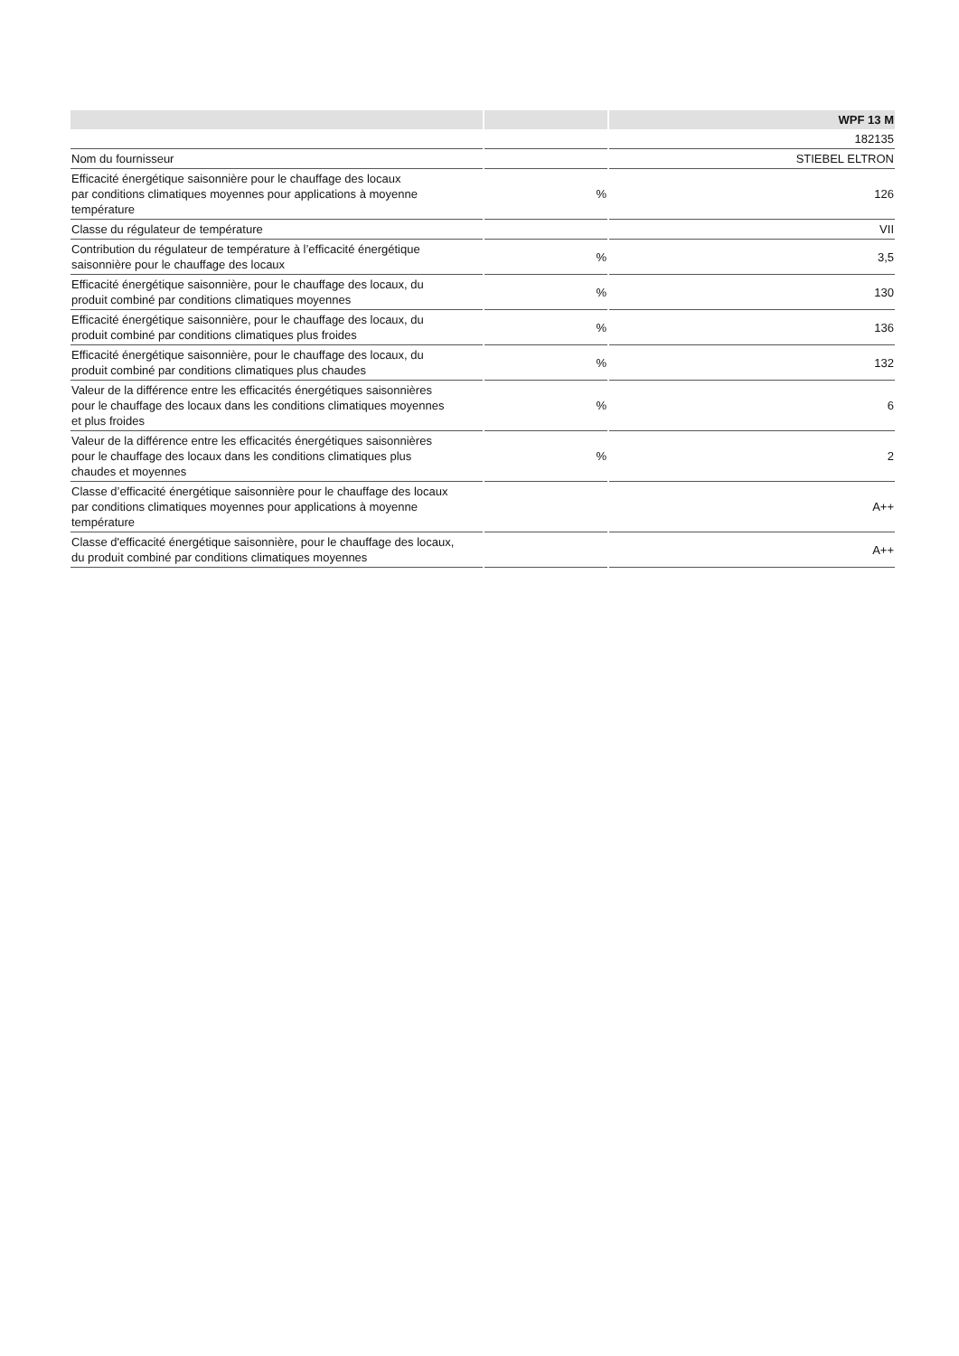| | | WPF 13 M |
| --- | --- | --- |
| | | 182135 |
| Nom du fournisseur | | STIEBEL ELTRON |
| Efficacité énergétique saisonnière pour le chauffage des locaux par conditions climatiques moyennes pour applications à moyenne température | % | 126 |
| Classe du régulateur de température | | VII |
| Contribution du régulateur de température à l’efficacité énergétique saisonnière pour le chauffage des locaux | % | 3,5 |
| Efficacité énergétique saisonnière, pour le chauffage des locaux, du produit combiné par conditions climatiques moyennes | % | 130 |
| Efficacité énergétique saisonnière, pour le chauffage des locaux, du produit combiné par conditions climatiques plus froides | % | 136 |
| Efficacité énergétique saisonnière, pour le chauffage des locaux, du produit combiné par conditions climatiques plus chaudes | % | 132 |
| Valeur de la différence entre les efficacités énergétiques saisonnières pour le chauffage des locaux dans les conditions climatiques moyennes et plus froides | % | 6 |
| Valeur de la différence entre les efficacités énergétiques saisonnières pour le chauffage des locaux dans les conditions climatiques plus chaudes et moyennes | % | 2 |
| Classe d’efficacité énergétique saisonnière pour le chauffage des locaux par conditions climatiques moyennes pour applications à moyenne température | | A++ |
| Classe d'efficacité énergétique saisonnière, pour le chauffage des locaux, du produit combiné par conditions climatiques moyennes | | A++ |